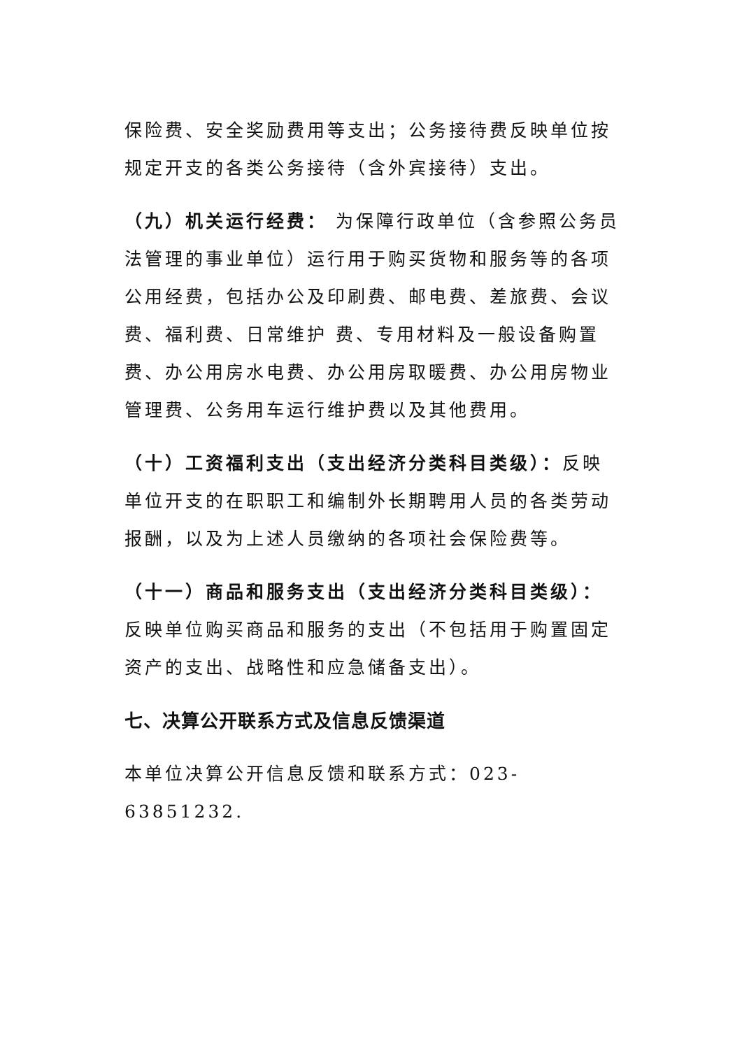保险费、安全奖励费用等支出；公务接待费反映单位按规定开支的各类公务接待（含外宾接待）支出。
（九）机关运行经费： 为保障行政单位（含参照公务员法管理的事业单位）运行用于购买货物和服务等的各项公用经费，包括办公及印刷费、邮电费、差旅费、会议费、福利费、日常维护 费、专用材料及一般设备购置费、办公用房水电费、办公用房取暖费、办公用房物业管理费、公务用车运行维护费以及其他费用。
（十）工资福利支出（支出经济分类科目类级）：反映单位开支的在职职工和编制外长期聘用人员的各类劳动报酬，以及为上述人员缴纳的各项社会保险费等。
（十一）商品和服务支出（支出经济分类科目类级）：反映单位购买商品和服务的支出（不包括用于购置固定资产的支出、战略性和应急储备支出）。
七、决算公开联系方式及信息反馈渠道
本单位决算公开信息反馈和联系方式：023-63851232.